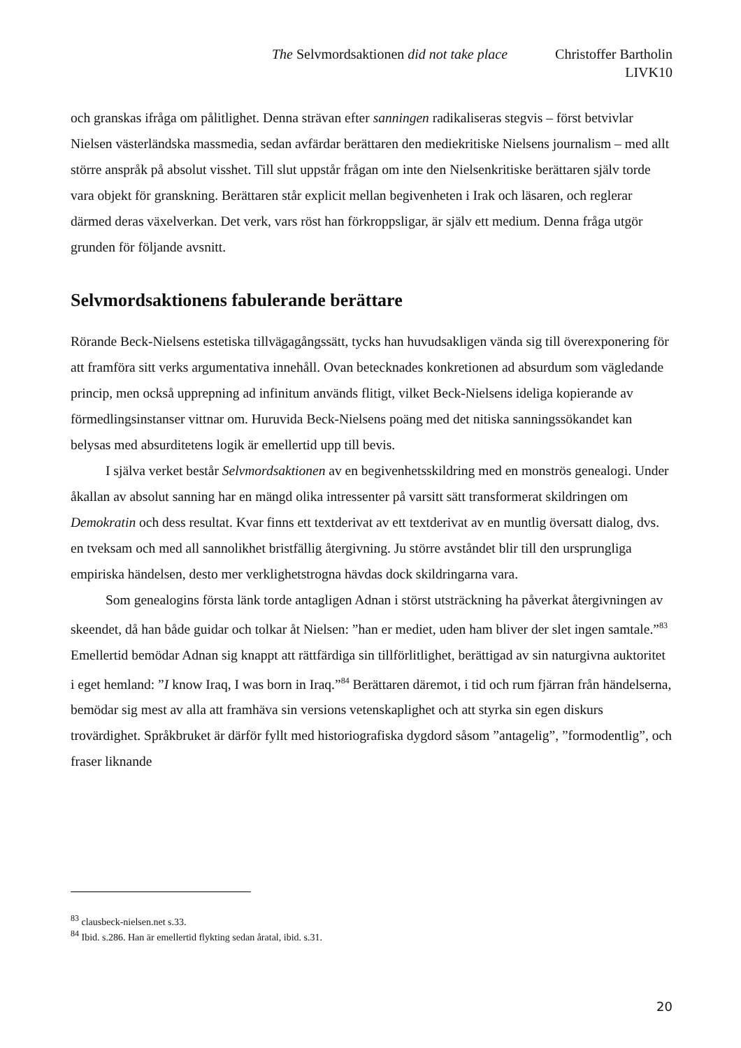The Selvmordsaktionen did not take place Christoffer Bartholin
LIVK10
och granskas ifråga om pålitlighet. Denna strävan efter sanningen radikaliseras stegvis – först betvivlar Nielsen västerländska massmedia, sedan avfärdar berättaren den mediekritiske Nielsens journalism – med allt större anspråk på absolut visshet. Till slut uppstår frågan om inte den Nielsenkritiske berättaren själv torde vara objekt för granskning. Berättaren står explicit mellan begivenheten i Irak och läsaren, och reglerar därmed deras växelverkan. Det verk, vars röst han förkroppsligar, är själv ett medium. Denna fråga utgör grunden för följande avsnitt.
Selvmordsaktionens fabulerande berättare
Rörande Beck-Nielsens estetiska tillvägagångssätt, tycks han huvudsakligen vända sig till överexponering för att framföra sitt verks argumentativa innehåll. Ovan betecknades konkretionen ad absurdum som vägledande princip, men också upprepning ad infinitum används flitigt, vilket Beck-Nielsens ideliga kopierande av förmedlingsinstanser vittnar om. Huruvida Beck-Nielsens poäng med det nitiska sanningssökandet kan belysas med absurditetens logik är emellertid upp till bevis.
I själva verket består Selvmordsaktionen av en begivenhetsskildring med en monströs genealogi. Under åkallan av absolut sanning har en mängd olika intressenter på varsitt sätt transformerat skildringen om Demokratin och dess resultat. Kvar finns ett textderivat av ett textderivat av en muntlig översatt dialog, dvs. en tveksam och med all sannolikhet bristfällig återgivning. Ju större avståndet blir till den ursprungliga empiriska händelsen, desto mer verklighetstrogna hävdas dock skildringarna vara.
Som genealogins första länk torde antagligen Adnan i störst utsträckning ha påverkat återgivningen av skeendet, då han både guidar och tolkar åt Nielsen: ”han er mediet, uden ham bliver der slet ingen samtale.”<sup>83</sup> Emellertid bemödar Adnan sig knappt att rättfärdiga sin tillförlitlighet, berättigad av sin naturgivna auktoritet i eget hemland: ”I know Iraq, I was born in Iraq.”<sup>84</sup> Berättaren däremot, i tid och rum fjärran från händelserna, bemödar sig mest av alla att framhäva sin versions vetenskaplighet och att styrka sin egen diskurs trovärdighet. Språkbruket är därför fyllt med historiografiska dygdord såsom ”antagelig”, ”formodentlig”, och fraser liknande
<sup>83</sup> clausbeck-nielsen.net s.33.
<sup>84</sup> Ibid. s.286. Han är emellertid flykting sedan åratal, ibid. s.31.
20